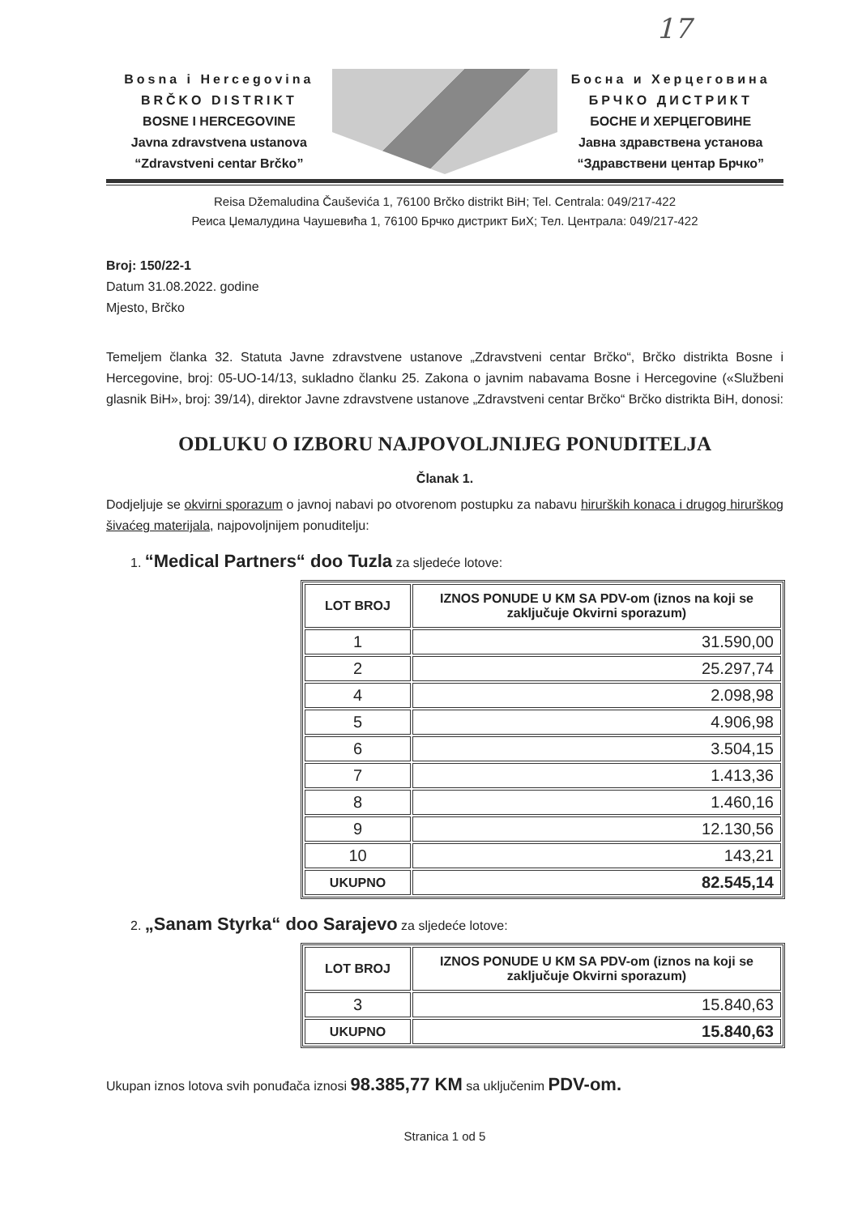17
Bosna i Hercegovina
BRČKO DISTRIKT
BOSNE I HERCEGOVINE
Javna zdravstvena ustanova
“Zdravstveni centar Brčko”
Босна и Херцеговина
БРЧКО ДИСТРИКТ
БОСНЕ И ХЕРЦЕГОВИНЕ
Јавна здравствена установа
“Здравствени центар Брчко”
Reisa Džemaludina Čauševića 1, 76100 Brčko distrikt BiH; Tel. Centrala: 049/217-422
Реиса Џемалудина Чаушевића 1, 76100 Брчко дистрикт БиХ; Тел. Централа: 049/217-422
Broj: 150/22-1
Datum 31.08.2022. godine
Mjesto, Brčko
Temeljem članka 32. Statuta Javne zdravstvene ustanove „Zdravstveni centar Brčko“, Brčko distrikta Bosne i Hercegovine, broj: 05-UO-14/13, sukladno članku 25. Zakona o javnim nabavama Bosne i Hercegovine («Službeni glasnik BiH», broj: 39/14), direktor Javne zdravstvene ustanove „Zdravstveni centar Brčko“ Brčko distrikta BiH, donosi:
ODLUKU O IZBORU NAJPOVOLJNIJEG PONUDITELJA
Članak 1.
Dodjeljuje se okvirni sporazum o javnoj nabavi po otvorenom postupku za nabavu hirurških konaca i drugog hirurškog šivaćeg materijala, najpovoljnijem ponuditelju:
1. “Medical Partners“ doo Tuzla za sljedeće lotove:
| LOT BROJ | IZNOS PONUDE U KM SA PDV-om (iznos na koji se zaključuje Okvirni sporazum) |
| --- | --- |
| 1 | 31.590,00 |
| 2 | 25.297,74 |
| 4 | 2.098,98 |
| 5 | 4.906,98 |
| 6 | 3.504,15 |
| 7 | 1.413,36 |
| 8 | 1.460,16 |
| 9 | 12.130,56 |
| 10 | 143,21 |
| UKUPNO | 82.545,14 |
2. „Sanam Styrka“ doo Sarajevo za sljedeće lotove:
| LOT BROJ | IZNOS PONUDE U KM SA PDV-om (iznos na koji se zaključuje Okvirni sporazum) |
| --- | --- |
| 3 | 15.840,63 |
| UKUPNO | 15.840,63 |
Ukupan iznos lotova svih ponuđača iznosi 98.385,77 KM sa uključenim PDV-om.
Stranica 1 od 5